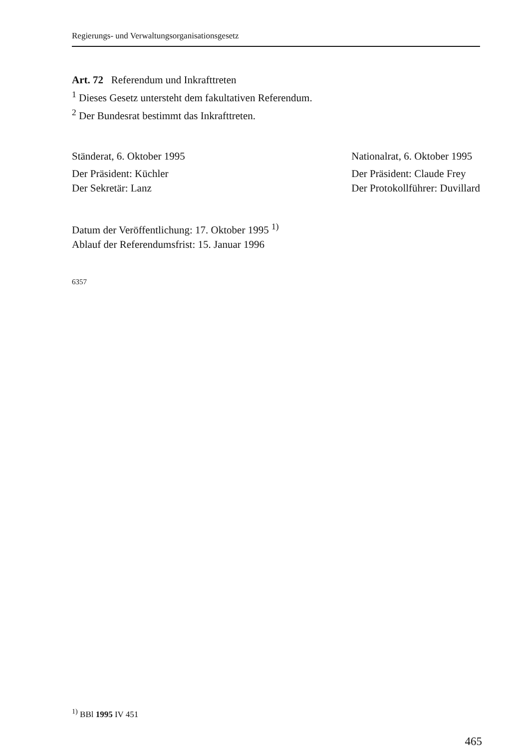Regierungs- und Verwaltungsorganisationsgesetz
Art. 72 Referendum und Inkrafttreten
<sup>1</sup> Dieses Gesetz untersteht dem fakultativen Referendum.
<sup>2</sup> Der Bundesrat bestimmt das Inkrafttreten.
Ständerat, 6. Oktober 1995
Der Präsident: Küchler
Der Sekretär: Lanz
Nationalrat, 6. Oktober 1995
Der Präsident: Claude Frey
Der Protokollführer: Duvillard
Datum der Veröffentlichung: 17. Oktober 1995 <sup>1)</sup>
Ablauf der Referendumsfrist: 15. Januar 1996
6357
<sup>1)</sup> BBl 1995 IV 451
465